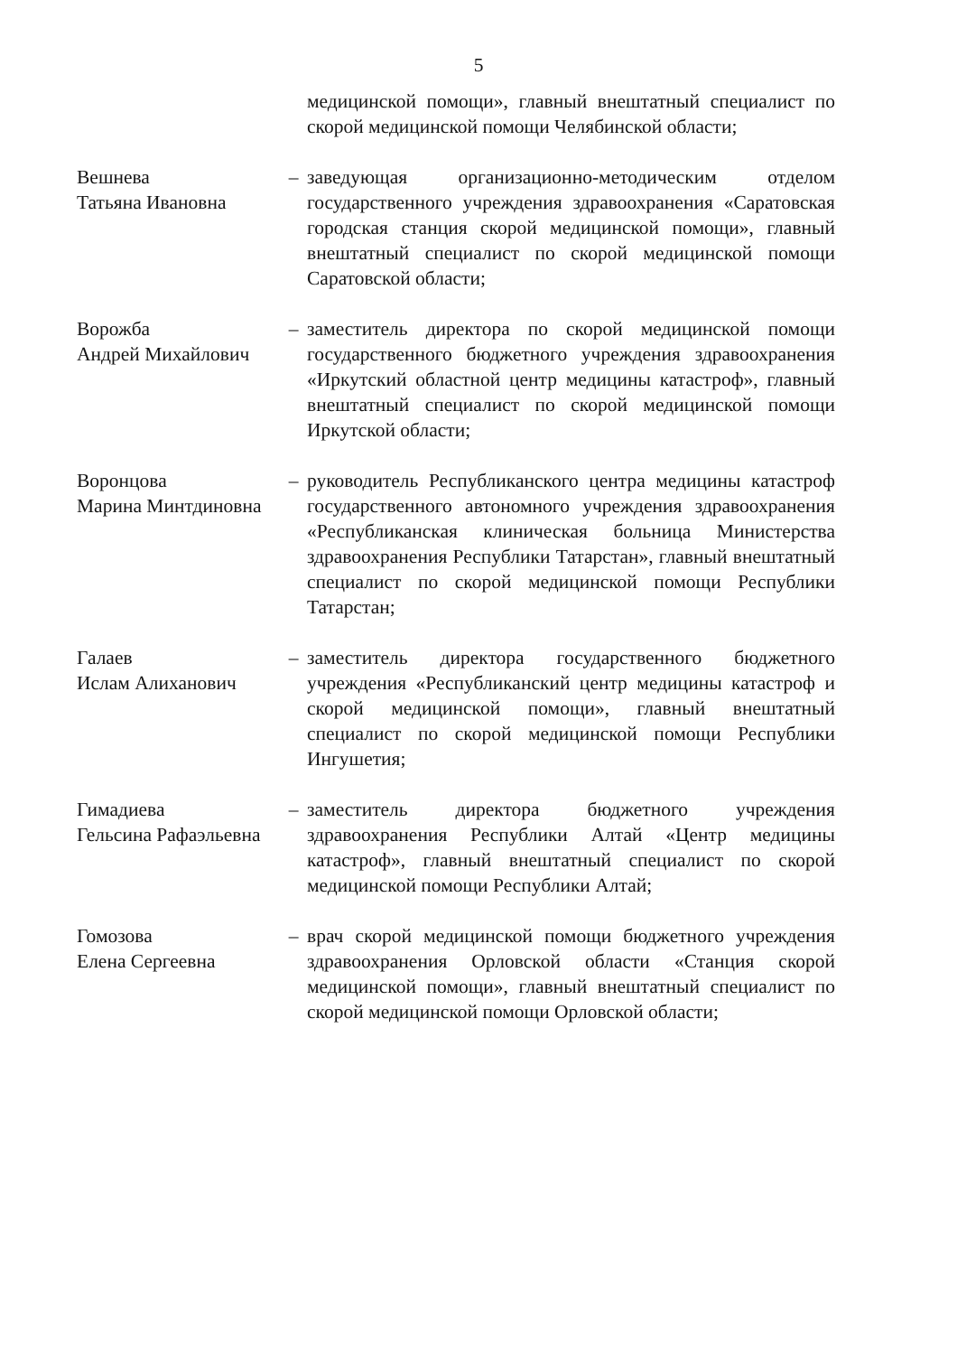5
медицинской помощи», главный внештатный специалист по скорой медицинской помощи Челябинской области;
Вешнева
Татьяна Ивановна
– заведующая организационно-методическим отделом государственного учреждения здравоохранения «Саратовская городская станция скорой медицинской помощи», главный внештатный специалист по скорой медицинской помощи Саратовской области;
Ворожба
Андрей Михайлович
– заместитель директора по скорой медицинской помощи государственного бюджетного учреждения здравоохранения «Иркутский областной центр медицины катастроф», главный внештатный специалист по скорой медицинской помощи Иркутской области;
Воронцова
Марина Минтдиновна
– руководитель Республиканского центра медицины катастроф государственного автономного учреждения здравоохранения «Республиканская клиническая больница Министерства здравоохранения Республики Татарстан», главный внештатный специалист по скорой медицинской помощи Республики Татарстан;
Галаев
Ислам Алиханович
– заместитель директора государственного бюджетного учреждения «Республиканский центр медицины катастроф и скорой медицинской помощи», главный внештатный специалист по скорой медицинской помощи Республики Ингушетия;
Гимадиева
Гельсина Рафаэльевна
– заместитель директора бюджетного учреждения здравоохранения Республики Алтай «Центр медицины катастроф», главный внештатный специалист по скорой медицинской помощи Республики Алтай;
Гомозова
Елена Сергеевна
– врач скорой медицинской помощи бюджетного учреждения здравоохранения Орловской области «Станция скорой медицинской помощи», главный внештатный специалист по скорой медицинской помощи Орловской области;